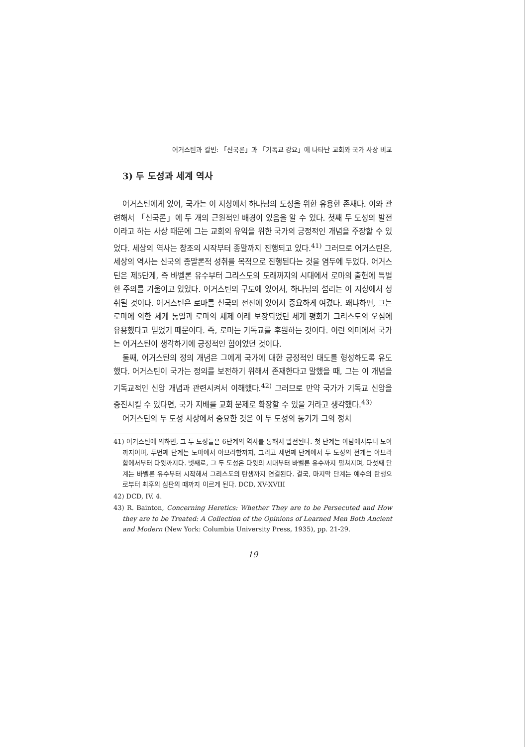어거스틴과 칼빈: 「신국론」과 「기독교 강요」에 나타난 교회와 국가 사상 비교
3) 두 도성과 세계 역사
어거스틴에게 있어, 국가는 이 지상에서 하나님의 도성을 위한 유용한 존재다. 이와 관련해서 「신국론」에 두 개의 근원적인 배경이 있음을 알 수 있다. 첫째 두 도성의 발전이라고 하는 사상 때문에 그는 교회의 유익을 위한 국가의 긍정적인 개념을 주장할 수 있었다. 세상의 역사는 창조의 시작부터 종말까지 진행되고 있다.<sup>41)</sup> 그러므로 어거스틴은, 세상의 역사는 신국의 종말론적 성취를 목적으로 진행된다는 것을 염두에 두었다. 어거스틴은 제5단계, 즉 바벨론 유수부터 그리스도의 도래까지의 시대에서 로마의 출현에 특별한 주의를 기울이고 있었다. 어거스틴의 구도에 있어서, 하나님의 섭리는 이 지상에서 성취될 것이다. 어거스틴은 로마를 신국의 전진에 있어서 중요하게 여겼다. 왜냐하면, 그는 로마에 의한 세계 통일과 로마의 체제 아래 보장되었던 세계 평화가 그리스도의 오심에 유용했다고 믿었기 때문이다. 즉, 로마는 기독교를 후원하는 것이다. 이런 의미에서 국가는 어거스틴이 생각하기에 긍정적인 힘이었던 것이다.
둘째, 어거스틴의 정의 개념은 그에게 국가에 대한 긍정적인 태도를 형성하도록 유도했다. 어거스틴이 국가는 정의를 보전하기 위해서 존재한다고 말했을 때, 그는 이 개념을 기독교적인 신앙 개념과 관련시켜서 이해했다.<sup>42)</sup> 그러므로 만약 국가가 기독교 신앙을 증진시킬 수 있다면, 국가 지배를 교회 문제로 확장할 수 있을 거라고 생각했다.<sup>43)</sup>
어거스틴의 두 도성 사상에서 중요한 것은 이 두 도성의 동기가 그의 정치
41) 어거스틴에 의하면, 그 두 도성들은 6단계의 역사를 통해서 발전된다. 첫 단계는 아담에서부터 노아까지이며, 두번째 단계는 노아에서 아브라함까지, 그리고 세번째 단계에서 두 도성의 전개는 아브라함에서부터 다윗까지다. 넷째로, 그 두 도성은 다윗의 시대부터 바벨론 유수까지 펼쳐지며, 다섯째 단계는 바벨론 유수부터 시작해서 그리스도의 탄생까지 연결된다. 결국, 마지막 단계는 예수의 탄생으로부터 최후의 심판의 때까지 이르게 된다. DCD, XV-XVIII
42) DCD, IV. 4.
43) R. Bainton, Concerning Heretics: Whether They are to be Persecuted and How they are to be Treated: A Collection of the Opinions of Learned Men Both Ancient and Modern (New York: Columbia University Press, 1935), pp. 21-29.
19